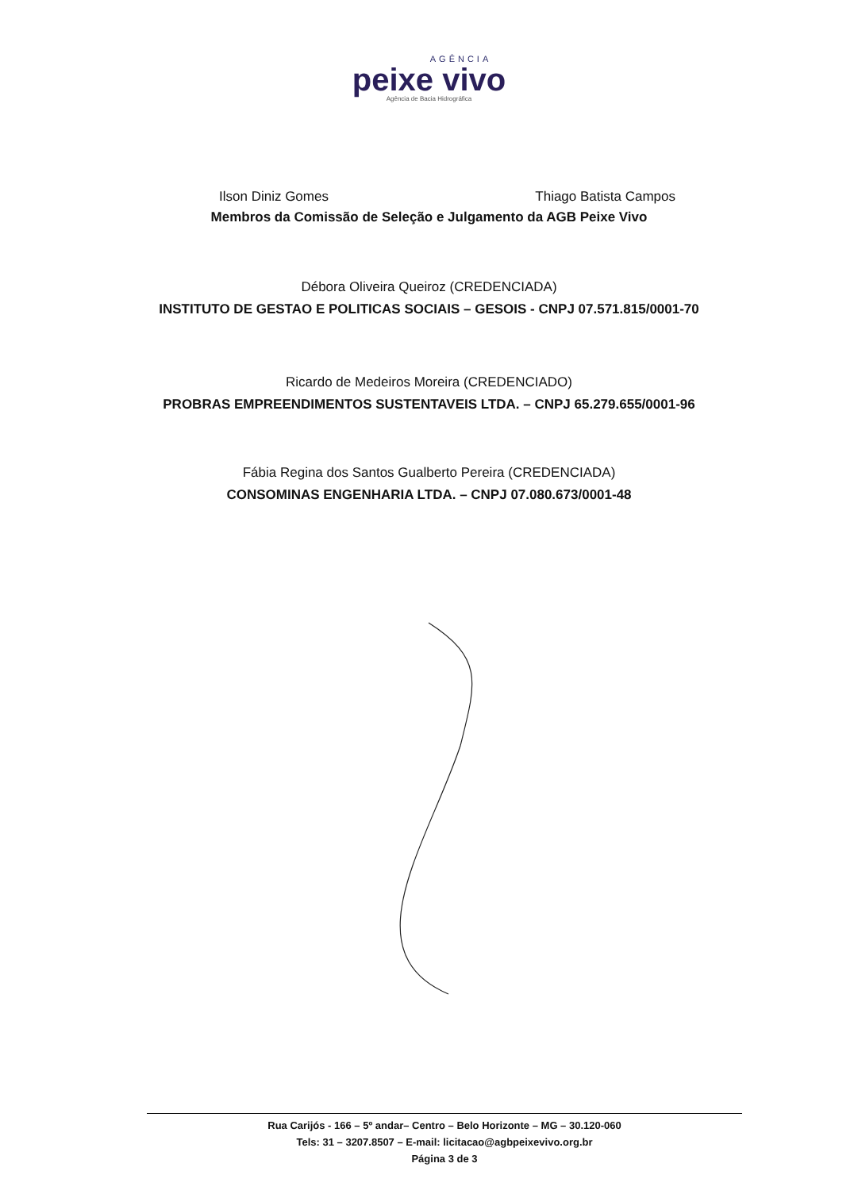AGÊNCIA
peixe vivo
Agência de Bacia Hidrográfica
Ilson Diniz Gomes Thiago Batista Campos
Membros da Comissão de Seleção e Julgamento da AGB Peixe Vivo
Débora Oliveira Queiroz (CREDENCIADA)
INSTITUTO DE GESTAO E POLITICAS SOCIAIS – GESOIS - CNPJ 07.571.815/0001-70
Ricardo de Medeiros Moreira (CREDENCIADO)
PROBRAS EMPREENDIMENTOS SUSTENTAVEIS LTDA. – CNPJ 65.279.655/0001-96
Fábia Regina dos Santos Gualberto Pereira (CREDENCIADA)
CONSOMINAS ENGENHARIA LTDA. – CNPJ 07.080.673/0001-48
Rua Carijós - 166 – 5º andar– Centro – Belo Horizonte – MG – 30.120-060
Tels: 31 – 3207.8507 – E-mail: licitacao@agbpeixevivo.org.br
Página 3 de 3